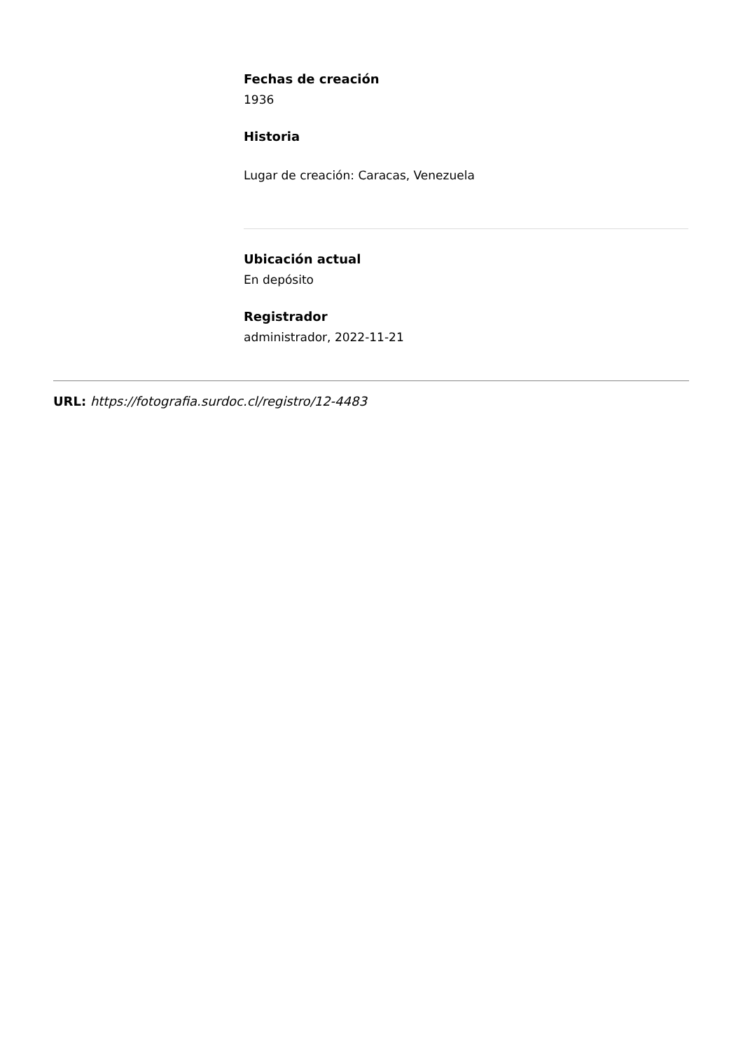Fechas de creación
1936
Historia
Lugar de creación: Caracas, Venezuela
Ubicación actual
En depósito
Registrador
administrador, 2022-11-21
URL: https://fotografia.surdoc.cl/registro/12-4483